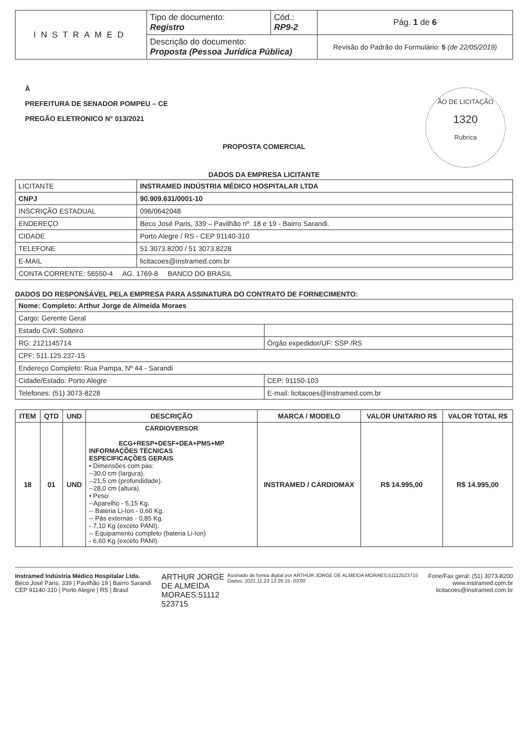| INSTRAMED | Tipo de documento: Registro | Cód.: RP9-2 | Pág. 1 de 6 |
| | Descrição do documento: Proposta (Pessoa Jurídica Pública) | | Revisão do Padrão do Formulário: 5 (de 22/05/2019) |
ÃO DE LICITAÇÃO
1320
Rubrica
À
PREFEITURA DE SENADOR POMPEU – CE
PREGÃO ELETRONICO N° 013/2021
PROPOSTA COMERCIAL
DADOS DA EMPRESA LICITANTE
| LICITANTE | INSTRAMED INDÚSTRIA MÉDICO HOSPITALAR LTDA |
| CNPJ | 90.909.631/0001-10 |
| INSCRIÇÃO ESTADUAL | 096/0642048 |
| ENDEREÇO | Beco José Paris, 339 – Pavilhão nº. 18 e 19 - Bairro Sarandi. |
| CIDADE | Porto Alegre / RS - CEP 91140-310 |
| TELEFONE | 51 3073.8200 / 51 3073.8228 |
| E-MAIL | licitacoes@instramed.com.br |
| CONTA CORRENTE: 56550-4 AG. 1769-8 BANCO DO BRASIL | |
DADOS DO RESPONSÁVEL PELA EMPRESA PARA ASSINATURA DO CONTRATO DE FORNECIMENTO:
| Nome: Completo: Arthur Jorge de Almeida Moraes | |
| Cargo: Gerente Geral | |
| Estado Civil: Solteiro | |
| RG: 2121145714 | Órgão expedidor/UF: SSP /RS |
| CPF: 511.125.237-15 | |
| Endereço Completo: Rua Pampa, Nº 44 - Sarandi | |
| Cidade/Estado: Porto Alegre | CEP: 91150-103 |
| Telefones: (51) 3073-8228 | E-mail: licitacoes@instramed.com.br |
| ITEM | QTD | UND | DESCRIÇÃO | MARCA / MODELO | VALOR UNITARIO R$ | VALOR TOTAL R$ |
| --- | --- | --- | --- | --- | --- | --- |
| 18 | 01 | UND | CARDIOVERSOR ECG+RESP+DESF+DEA+PMS+MP INFORMAÇÕES TÉCNICAS ESPECIFICAÇÕES GERAIS • Dimensões com pás: --30,0 cm (largura). --21,5 cm (profundidade). --28,0 cm (altura). • Peso: --Aparelho - 5,15 Kg. -- Bateria Li-Ion - 0,60 Kg. -- Pás externas - 0,85 Kg. - 7,10 Kg (exceto PANI). -- Equipamento completo (bateria Li-Ion) - 6,60 Kg (exceto PANI). | INSTRAMED / CARDIOMAX | R$ 14.995,00 | R$ 14.995,00 |
Instramed Indústria Médico Hospitalar Ltda.
Beco José Paris, 339 | Pavilhão 19 | Bairro Sarandi
CEP 91140-310 | Porto Alegre | RS | Brasil
ARTHUR JORGE
DE ALMEIDA
MORAES:51112
523715
Assinado de forma digital por ARTHUR JORGE DE ALMEIDA MORAES:51112523715
Dados: 2021.11.23 12:26:15 -03'00'
Fone/Fax geral: (51) 3073-8200
www.instramed.com.br
licitacoes@instramed.com.br